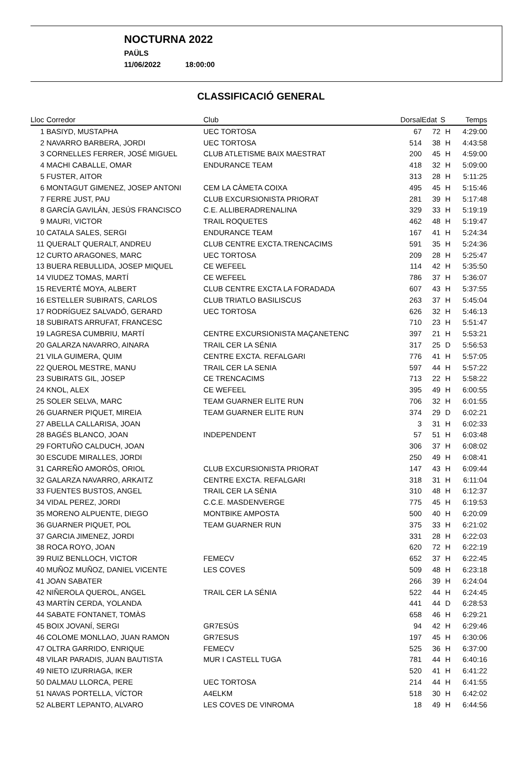NOCTURNA 2022
PAÜLS
11/06/2022 18:00:00
CLASSIFICACIÓ GENERAL
| Lloc | Corredor | Club | Dorsal | Edat | S | Temps |
| --- | --- | --- | --- | --- | --- | --- |
| 1 | BASIYD, MUSTAPHA | UEC TORTOSA | 67 | 72 | H | 4:29:00 |
| 2 | NAVARRO BARBERA, JORDI | UEC TORTOSA | 514 | 38 | H | 4:43:58 |
| 3 | CORNELLES FERRER, JOSÉ MIGUEL | CLUB ATLETISME BAIX MAESTRAT | 200 | 45 | H | 4:59:00 |
| 4 | MACHI CABALLE, OMAR | ENDURANCE TEAM | 418 | 32 | H | 5:09:00 |
| 5 | FUSTER, AITOR | | 313 | 28 | H | 5:11:25 |
| 6 | MONTAGUT GIMENEZ, JOSEP ANTONI | CEM LA CÀMETA COIXA | 495 | 45 | H | 5:15:46 |
| 7 | FERRE JUST, PAU | CLUB EXCURSIONISTA PRIORAT | 281 | 39 | H | 5:17:48 |
| 8 | GARCÍA GAVILÁN, JESÚS FRANCISCO | C.E. ALLIBERADRENALINA | 329 | 33 | H | 5:19:19 |
| 9 | MAURI, VICTOR | TRAIL ROQUETES | 462 | 48 | H | 5:19:47 |
| 10 | CATALA SALES, SERGI | ENDURANCE TEAM | 167 | 41 | H | 5:24:34 |
| 11 | QUERALT QUERALT, ANDREU | CLUB CENTRE EXCTA.TRENCACIMS | 591 | 35 | H | 5:24:36 |
| 12 | CURTO ARAGONES, MARC | UEC TORTOSA | 209 | 28 | H | 5:25:47 |
| 13 | BUERA REBULLIDA, JOSEP MIQUEL | CE WEFEEL | 114 | 42 | H | 5:35:50 |
| 14 | VIUDEZ TOMAS, MARTÍ | CE WEFEEL | 786 | 37 | H | 5:36:07 |
| 15 | REVERTÉ MOYA, ALBERT | CLUB CENTRE EXCTA LA FORADADA | 607 | 43 | H | 5:37:55 |
| 16 | ESTELLER SUBIRATS, CARLOS | CLUB TRIATLO BASILISCUS | 263 | 37 | H | 5:45:04 |
| 17 | RODRÍGUEZ SALVADÓ, GERARD | UEC TORTOSA | 626 | 32 | H | 5:46:13 |
| 18 | SUBIRATS ARRUFAT, FRANCESC | | 710 | 23 | H | 5:51:47 |
| 19 | LAGRESA CUMBRIU, MARTÍ | CENTRE EXCURSIONISTA MAÇANETENC | 397 | 21 | H | 5:53:21 |
| 20 | GALARZA NAVARRO, AINARA | TRAIL CER LA SÉNIA | 317 | 25 | D | 5:56:53 |
| 21 | VILA GUIMERA, QUIM | CENTRE EXCTA. REFALGARI | 776 | 41 | H | 5:57:05 |
| 22 | QUEROL MESTRE, MANU | TRAIL CER LA SENIA | 597 | 44 | H | 5:57:22 |
| 23 | SUBIRATS GIL, JOSEP | CE TRENCACIMS | 713 | 22 | H | 5:58:22 |
| 24 | KNOL, ALEX | CE WEFEEL | 395 | 49 | H | 6:00:55 |
| 25 | SOLER SELVA, MARC | TEAM GUARNER ELITE RUN | 706 | 32 | H | 6:01:55 |
| 26 | GUARNER PIQUET, MIREIA | TEAM GUARNER ELITE RUN | 374 | 29 | D | 6:02:21 |
| 27 | ABELLA CALLARISA, JOAN | | 3 | 31 | H | 6:02:33 |
| 28 | BAGÉS BLANCO, JOAN | INDEPENDENT | 57 | 51 | H | 6:03:48 |
| 29 | FORTUÑO CALDUCH, JOAN | | 306 | 37 | H | 6:08:02 |
| 30 | ESCUDE MIRALLES, JORDI | | 250 | 49 | H | 6:08:41 |
| 31 | CARREÑO AMORÓS, ORIOL | CLUB EXCURSIONISTA PRIORAT | 147 | 43 | H | 6:09:44 |
| 32 | GALARZA NAVARRO, ARKAITZ | CENTRE EXCTA. REFALGARI | 318 | 31 | H | 6:11:04 |
| 33 | FUENTES BUSTOS, ANGEL | TRAIL CER LA SÉNIA | 310 | 48 | H | 6:12:37 |
| 34 | VIDAL PEREZ, JORDI | C.C.E. MASDENVERGE | 775 | 45 | H | 6:19:53 |
| 35 | MORENO ALPUENTE, DIEGO | MONTBIKE AMPOSTA | 500 | 40 | H | 6:20:09 |
| 36 | GUARNER PIQUET, POL | TEAM GUARNER RUN | 375 | 33 | H | 6:21:02 |
| 37 | GARCIA JIMENEZ, JORDI | | 331 | 28 | H | 6:22:03 |
| 38 | ROCA ROYO, JOAN | | 620 | 72 | H | 6:22:19 |
| 39 | RUIZ BENLLOCH, VICTOR | FEMECV | 652 | 37 | H | 6:22:45 |
| 40 | MUÑOZ MUÑOZ, DANIEL VICENTE | LES COVES | 509 | 48 | H | 6:23:18 |
| 41 | JOAN SABATER | | 266 | 39 | H | 6:24:04 |
| 42 | NIÑEROLA QUEROL, ANGEL | TRAIL CER LA SÉNIA | 522 | 44 | H | 6:24:45 |
| 43 | MARTÍN CERDA, YOLANDA | | 441 | 44 | D | 6:28:53 |
| 44 | SABATE FONTANET, TOMÀS | | 658 | 46 | H | 6:29:21 |
| 45 | BOIX JOVANÍ, SERGI | GR7ESÚS | 94 | 42 | H | 6:29:46 |
| 46 | COLOME MONLLAO, JUAN RAMON | GR7ESUS | 197 | 45 | H | 6:30:06 |
| 47 | OLTRA GARRIDO, ENRIQUE | FEMECV | 525 | 36 | H | 6:37:00 |
| 48 | VILAR PARADIS, JUAN BAUTISTA | MUR I CASTELL TUGA | 781 | 44 | H | 6:40:16 |
| 49 | NIETO IZURRIAGA, IKER | | 520 | 41 | H | 6:41:22 |
| 50 | DALMAU LLORCA, PERE | UEC TORTOSA | 214 | 44 | H | 6:41:55 |
| 51 | NAVAS PORTELLA, VÍCTOR | A4ELKM | 518 | 30 | H | 6:42:02 |
| 52 | ALBERT LEPANTO, ALVARO | LES COVES DE VINROMA | 18 | 49 | H | 6:44:56 |